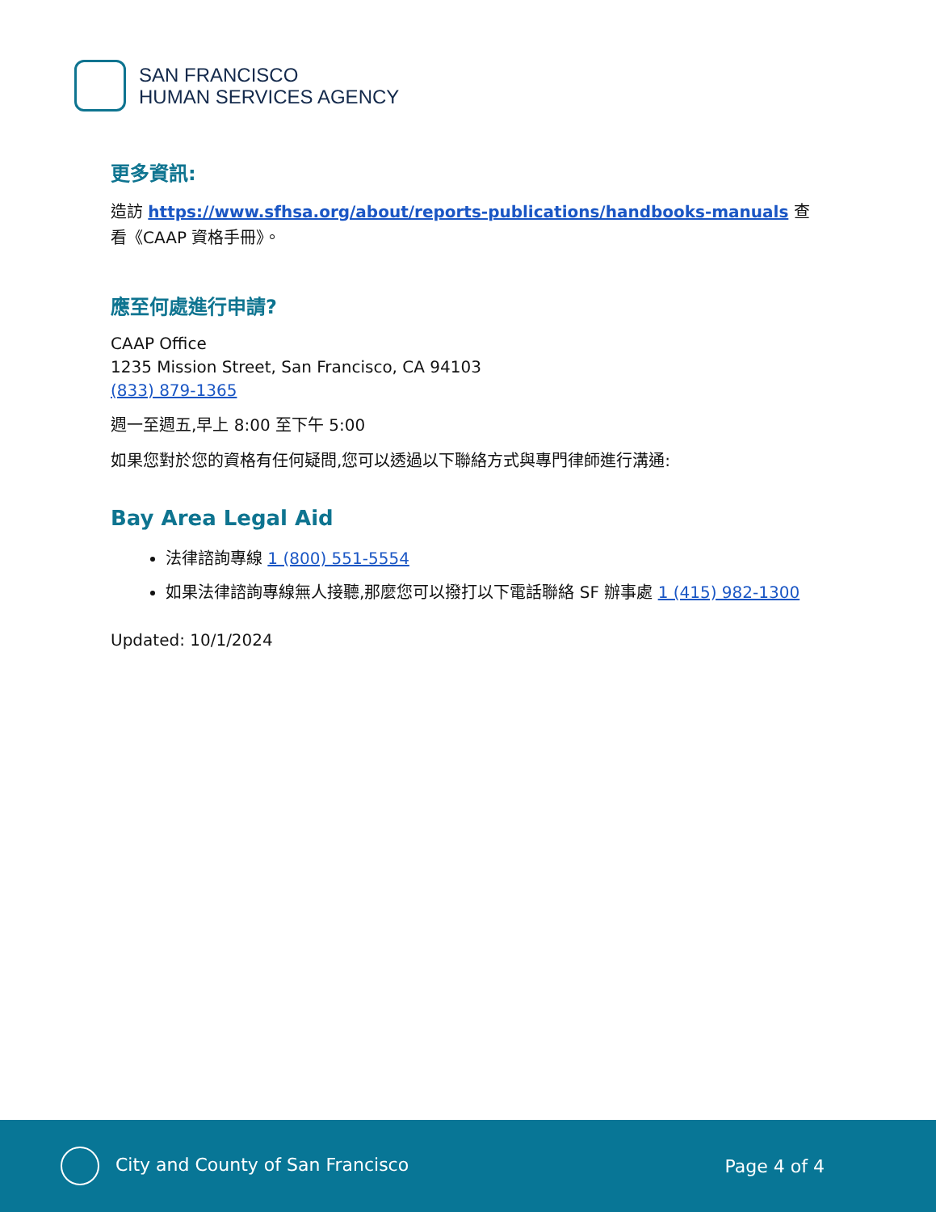SAN FRANCISCO
HUMAN SERVICES AGENCY
更多資訊:
造訪 https://www.sfhsa.org/about/reports-publications/handbooks-manuals 查看《CAAP 資格手冊》。
應至何處進行申請?
CAAP Office
1235 Mission Street, San Francisco, CA 94103
(833) 879-1365
週一至週五,早上 8:00 至下午 5:00
如果您對於您的資格有任何疑問,您可以透過以下聯絡方式與專門律師進行溝通:
Bay Area Legal Aid
法律諮詢專線 1 (800) 551-5554
如果法律諮詢專線無人接聽,那麼您可以撥打以下電話聯絡 SF 辦事處 1 (415) 982-1300
Updated: 10/1/2024
City and County of San Francisco
Page 4 of 4